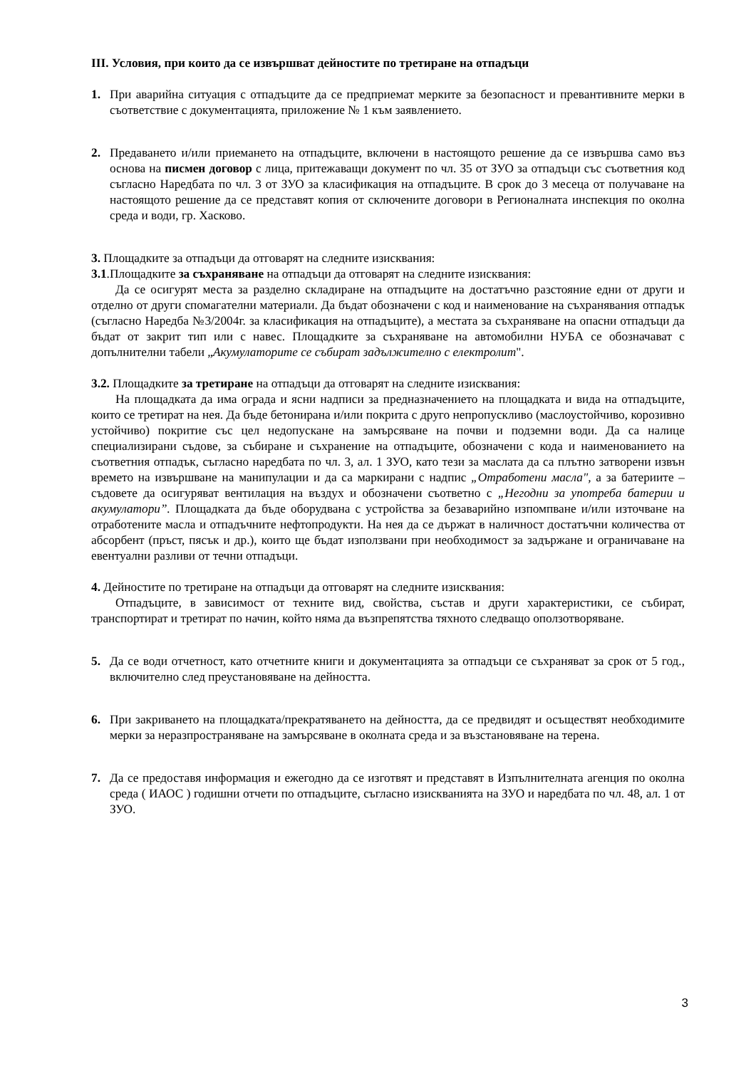III. Условия, при които да се извършват дейностите по третиране на отпадъци
1. При аварийна ситуация с отпадъците да се предприемат мерките за безопасност и превантивните мерки в съответствие с документацията, приложение № 1 към заявлението.
2. Предаването и/или приемането на отпадъците, включени в настоящото решение да се извършва само въз основа на писмен договор с лица, притежаващи документ по чл. 35 от ЗУО за отпадъци със съответния код съгласно Наредбата по чл. 3 от ЗУО за класификация на отпадъците. В срок до 3 месеца от получаване на настоящото решение да се представят копия от сключените договори в Регионалната инспекция по околна среда и води, гр. Хасково.
3. Площадките за отпадъци да отговарят на следните изисквания:
3.1.Площадките за съхраняване на отпадъци да отговарят на следните изисквания:
Да се осигурят места за разделно складиране на отпадъците на достатъчно разстояние едни от други и отделно от други спомагателни материали. Да бъдат обозначени с код и наименование на съхранявания отпадък (съгласно Наредба №3/2004г. за класификация на отпадъците), а местата за съхраняване на опасни отпадъци да бъдат от закрит тип или с навес. Площадките за съхраняване на автомобилни НУБА се обозначават с допълнителни табели „Акумулаторите се събират задължително с електролит".
3.2. Площадките за третиране на отпадъци да отговарят на следните изисквания:
На площадката да има ограда и ясни надписи за предназначението на площадката и вида на отпадъците, които се третират на нея. Да бъде бетонирана и/или покрита с друго непропускливо (маслоустойчиво, корозивно устойчиво) покритие със цел недопускане на замърсяване на почви и подземни води. Да са налице специализирани съдове, за събиране и съхранение на отпадъците, обозначени с кода и наименованието на съответния отпадък, съгласно наредбата по чл. 3, ал. 1 ЗУО, като тези за маслата да са плътно затворени извън времето на извършване на манипулации и да са маркирани с надпис „Отработени масла", а за батериите – съдовете да осигуряват вентилация на въздух и обозначени съответно с „Негодни за употреба батерии и акумулатори”. Площадката да бъде оборудвана с устройства за безаварийно изпомпване и/или източване на отработените масла и отпадъчните нефтопродукти. На нея да се държат в наличност достатъчни количества от абсорбент (пръст, пясък и др.), които ще бъдат използвани при необходимост за задържане и ограничаване на евентуални разливи от течни отпадъци.
4. Дейностите по третиране на отпадъци да отговарят на следните изисквания:
Отпадъците, в зависимост от техните вид, свойства, състав и други характеристики, се събират, транспортират и третират по начин, който няма да възпрепятства тяхното следващо оползотворяване.
5. Да се води отчетност, като отчетните книги и документацията за отпадъци се съхраняват за срок от 5 год., включително след преустановяване на дейността.
6. При закриването на площадката/прекратяването на дейността, да се предвидят и осъществят необходимите мерки за неразпространяване на замърсяване в околната среда и за възстановяване на терена.
7. Да се предоставя информация и ежегодно да се изготвят и представят в Изпълнителната агенция по околна среда ( ИАОС ) годишни отчети по отпадъците, съгласно изискванията на ЗУО и наредбата по чл. 48, ал. 1 от ЗУО.
3